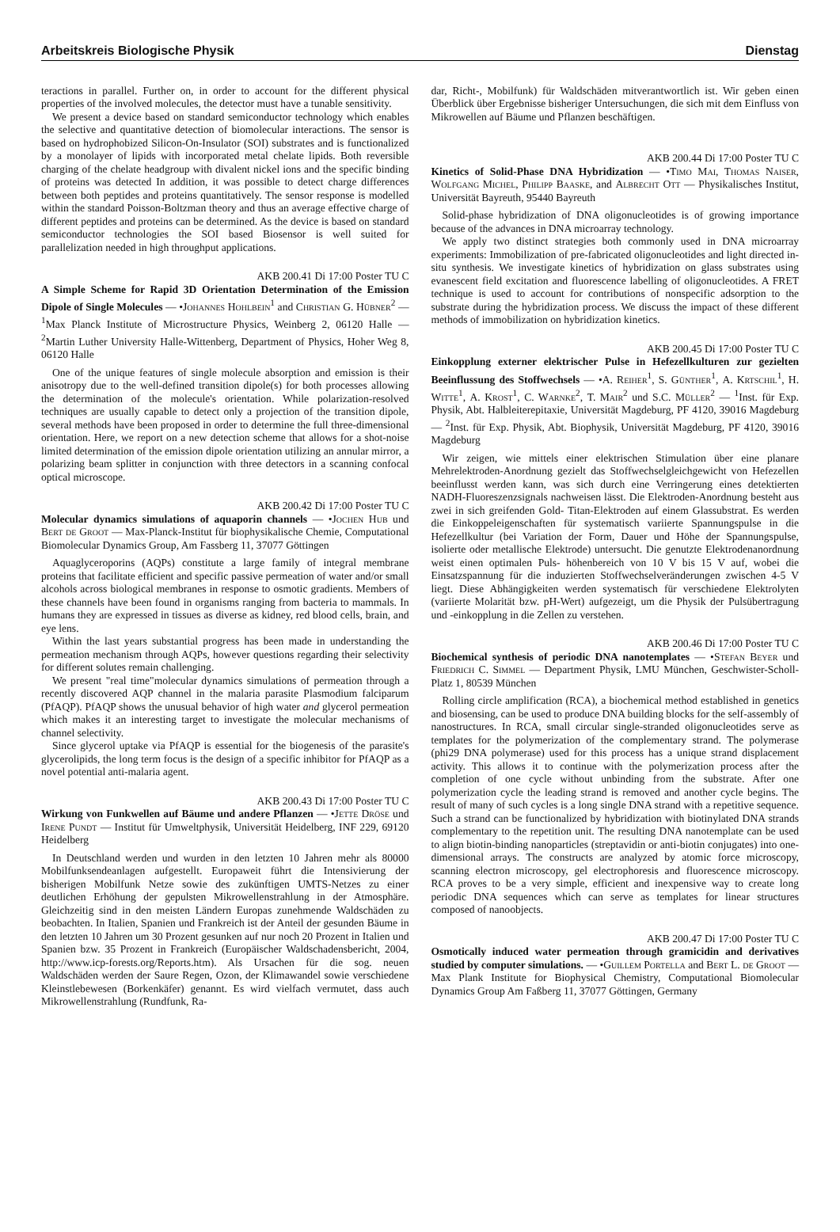Arbeitskreis Biologische Physik Dienstag
teractions in parallel. Further on, in order to account for the different physical properties of the involved molecules, the detector must have a tunable sensitivity.
We present a device based on standard semiconductor technology which enables the selective and quantitative detection of biomolecular interactions. The sensor is based on hydrophobized Silicon-On-Insulator (SOI) substrates and is functionalized by a monolayer of lipids with incorporated metal chelate lipids. Both reversible charging of the chelate headgroup with divalent nickel ions and the specific binding of proteins was detected In addition, it was possible to detect charge differences between both peptides and proteins quantitatively. The sensor response is modelled within the standard Poisson-Boltzman theory and thus an average effective charge of different peptides and proteins can be determined. As the device is based on standard semiconductor technologies the SOI based Biosensor is well suited for parallelization needed in high throughput applications.
AKB 200.41 Di 17:00 Poster TU C
A Simple Scheme for Rapid 3D Orientation Determination of the Emission Dipole of Single Molecules — •Johannes Hohlbein<sup>1</sup> and Christian G. Hübner<sup>2</sup> — <sup>1</sup>Max Planck Institute of Microstructure Physics, Weinberg 2, 06120 Halle — <sup>2</sup>Martin Luther University Halle-Wittenberg, Department of Physics, Hoher Weg 8, 06120 Halle
One of the unique features of single molecule absorption and emission is their anisotropy due to the well-defined transition dipole(s) for both processes allowing the determination of the molecule's orientation. While polarization-resolved techniques are usually capable to detect only a projection of the transition dipole, several methods have been proposed in order to determine the full three-dimensional orientation. Here, we report on a new detection scheme that allows for a shot-noise limited determination of the emission dipole orientation utilizing an annular mirror, a polarizing beam splitter in conjunction with three detectors in a scanning confocal optical microscope.
AKB 200.42 Di 17:00 Poster TU C
Molecular dynamics simulations of aquaporin channels — •Jochen Hub und Bert de Groot — Max-Planck-Institut für biophysikalische Chemie, Computational Biomolecular Dynamics Group, Am Fassberg 11, 37077 Göttingen
Aquaglyceroporins (AQPs) constitute a large family of integral membrane proteins that facilitate efficient and specific passive permeation of water and/or small alcohols across biological membranes in response to osmotic gradients. Members of these channels have been found in organisms ranging from bacteria to mammals. In humans they are expressed in tissues as diverse as kidney, red blood cells, brain, and eye lens.
Within the last years substantial progress has been made in understanding the permeation mechanism through AQPs, however questions regarding their selectivity for different solutes remain challenging.
We present "real time"molecular dynamics simulations of permeation through a recently discovered AQP channel in the malaria parasite Plasmodium falciparum (PfAQP). PfAQP shows the unusual behavior of high water and glycerol permeation which makes it an interesting target to investigate the molecular mechanisms of channel selectivity.
Since glycerol uptake via PfAQP is essential for the biogenesis of the parasite's glycerolipids, the long term focus is the design of a specific inhibitor for PfAQP as a novel potential anti-malaria agent.
AKB 200.43 Di 17:00 Poster TU C
Wirkung von Funkwellen auf Bäume und andere Pflanzen — •Jette Dröse und Irene Pundt — Institut für Umweltphysik, Universität Heidelberg, INF 229, 69120 Heidelberg
In Deutschland werden und wurden in den letzten 10 Jahren mehr als 80000 Mobilfunksendeanlagen aufgestellt. Europaweit führt die Intensivierung der bisherigen Mobilfunk Netze sowie des zukünftigen UMTS-Netzes zu einer deutlichen Erhöhung der gepulsten Mikrowellenstrahlung in der Atmosphäre. Gleichzeitig sind in den meisten Ländern Europas zunehmende Waldschäden zu beobachten. In Italien, Spanien und Frankreich ist der Anteil der gesunden Bäume in den letzten 10 Jahren um 30 Prozent gesunken auf nur noch 20 Prozent in Italien und Spanien bzw. 35 Prozent in Frankreich (Europäischer Waldschadensbericht, 2004, http://www.icp-forests.org/Reports.htm). Als Ursachen für die sog. neuen Waldschäden werden der Saure Regen, Ozon, der Klimawandel sowie verschiedene Kleinstlebewesen (Borkenkäfer) genannt. Es wird vielfach vermutet, dass auch Mikrowellenstrahlung (Rundfunk, Ra-
dar, Richt-, Mobilfunk) für Waldschäden mitverantwortlich ist. Wir geben einen Überblick über Ergebnisse bisheriger Untersuchungen, die sich mit dem Einfluss von Mikrowellen auf Bäume und Pflanzen beschäftigen.
AKB 200.44 Di 17:00 Poster TU C
Kinetics of Solid-Phase DNA Hybridization — •Timo Mai, Thomas Naiser, Wolfgang Michel, Philipp Baaske, and Albrecht Ott — Physikalisches Institut, Universität Bayreuth, 95440 Bayreuth
Solid-phase hybridization of DNA oligonucleotides is of growing importance because of the advances in DNA microarray technology.
We apply two distinct strategies both commonly used in DNA microarray experiments: Immobilization of pre-fabricated oligonucleotides and light directed in-situ synthesis. We investigate kinetics of hybridization on glass substrates using evanescent field excitation and fluorescence labelling of oligonucleotides. A FRET technique is used to account for contributions of nonspecific adsorption to the substrate during the hybridization process. We discuss the impact of these different methods of immobilization on hybridization kinetics.
AKB 200.45 Di 17:00 Poster TU C
Einkopplung externer elektrischer Pulse in Hefezellkulturen zur gezielten Beeinflussung des Stoffwechsels — •A. Reiher<sup>1</sup>, S. Günther<sup>1</sup>, A. Krtschil<sup>1</sup>, H. Witte<sup>1</sup>, A. Krost<sup>1</sup>, C. Warnke<sup>2</sup>, T. Mair<sup>2</sup> und S.C. Müller<sup>2</sup> — <sup>1</sup>Inst. für Exp. Physik, Abt. Halbleiterepitaxie, Universität Magdeburg, PF 4120, 39016 Magdeburg — <sup>2</sup>Inst. für Exp. Physik, Abt. Biophysik, Universität Magdeburg, PF 4120, 39016 Magdeburg
Wir zeigen, wie mittels einer elektrischen Stimulation über eine planare Mehrelektroden-Anordnung gezielt das Stoffwechselgleichgewicht von Hefezellen beeinflusst werden kann, was sich durch eine Verringerung eines detektierten NADH-Fluoreszenzsignals nachweisen lässt. Die Elektroden-Anordnung besteht aus zwei in sich greifenden Gold- Titan-Elektroden auf einem Glassubstrat. Es werden die Einkoppeleigenschaften für systematisch variierte Spannungspulse in die Hefezellkultur (bei Variation der Form, Dauer und Höhe der Spannungspulse, isolierte oder metallische Elektrode) untersucht. Die genutzte Elektrodenanordnung weist einen optimalen Puls- höhenbereich von 10 V bis 15 V auf, wobei die Einsatzspannung für die induzierten Stoffwechselveränderungen zwischen 4-5 V liegt. Diese Abhängigkeiten werden systematisch für verschiedene Elektrolyten (variierte Molarität bzw. pH-Wert) aufgezeigt, um die Physik der Pulsübertragung und -einkopplung in die Zellen zu verstehen.
AKB 200.46 Di 17:00 Poster TU C
Biochemical synthesis of periodic DNA nanotemplates — •Stefan Beyer und Friedrich C. Simmel — Department Physik, LMU München, Geschwister-Scholl-Platz 1, 80539 München
Rolling circle amplification (RCA), a biochemical method established in genetics and biosensing, can be used to produce DNA building blocks for the self-assembly of nanostructures. In RCA, small circular single-stranded oligonucleotides serve as templates for the polymerization of the complementary strand. The polymerase (phi29 DNA polymerase) used for this process has a unique strand displacement activity. This allows it to continue with the polymerization process after the completion of one cycle without unbinding from the substrate. After one polymerization cycle the leading strand is removed and another cycle begins. The result of many of such cycles is a long single DNA strand with a repetitive sequence. Such a strand can be functionalized by hybridization with biotinylated DNA strands complementary to the repetition unit. The resulting DNA nanotemplate can be used to align biotin-binding nanoparticles (streptavidin or anti-biotin conjugates) into one-dimensional arrays. The constructs are analyzed by atomic force microscopy, scanning electron microscopy, gel electrophoresis and fluorescence microscopy. RCA proves to be a very simple, efficient and inexpensive way to create long periodic DNA sequences which can serve as templates for linear structures composed of nanoobjects.
AKB 200.47 Di 17:00 Poster TU C
Osmotically induced water permeation through gramicidin and derivatives studied by computer simulations. — •Guillem Portella and Bert L. de Groot — Max Plank Institute for Biophysical Chemistry, Computational Biomolecular Dynamics Group Am Faßberg 11, 37077 Göttingen, Germany